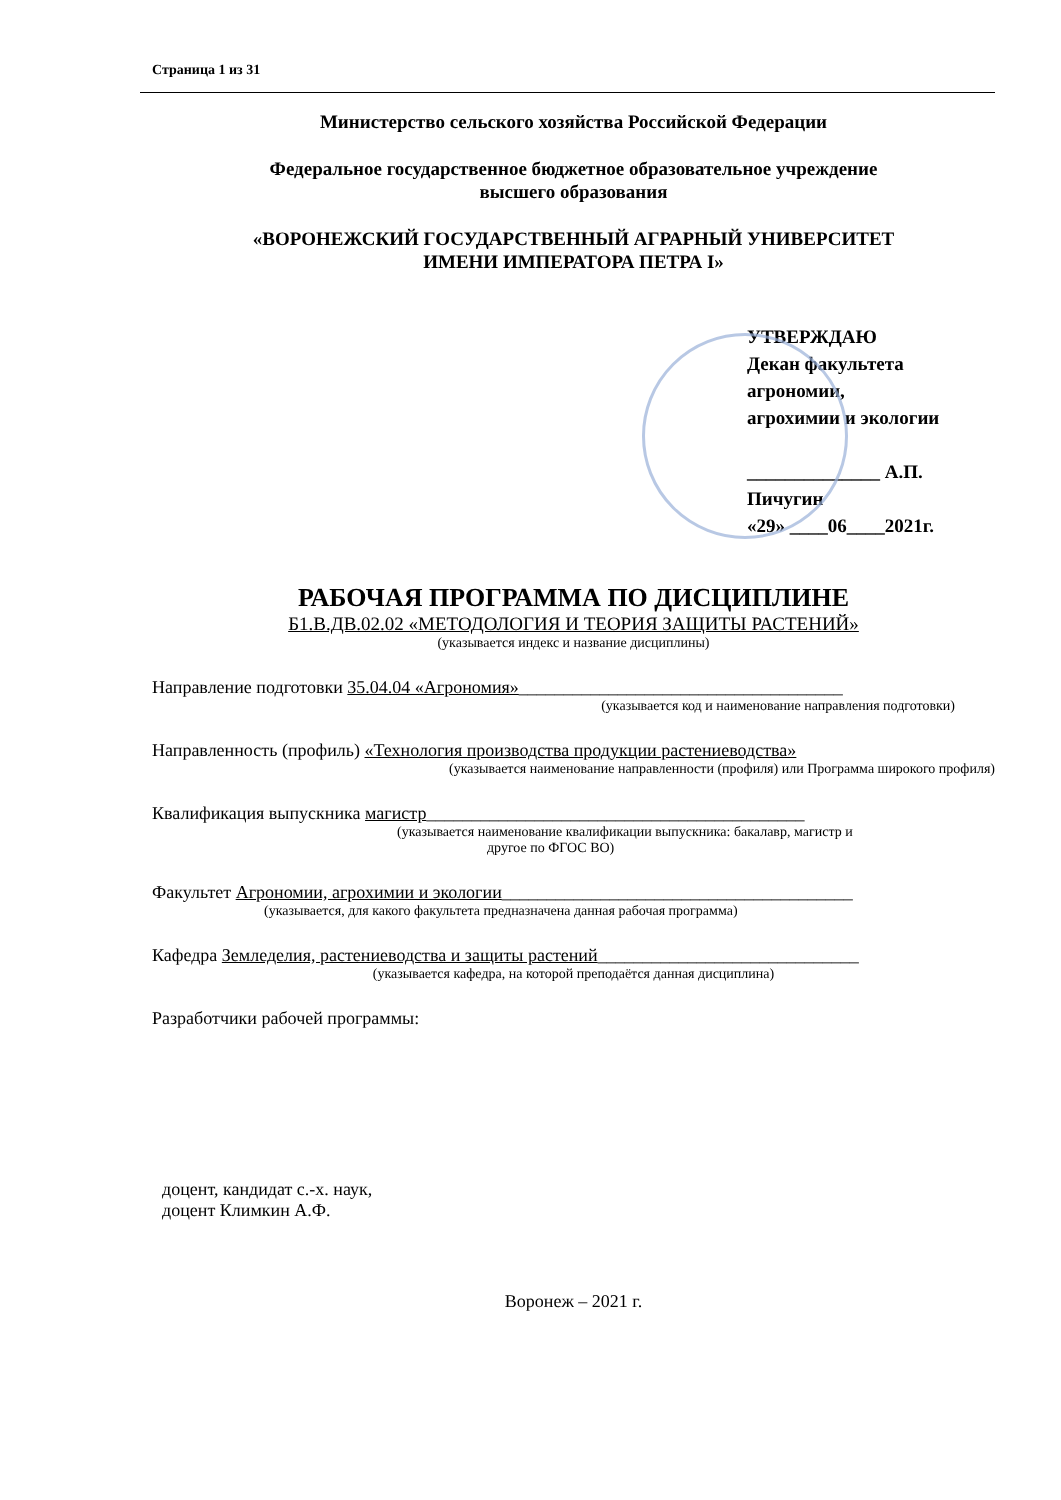Страница 1 из 31
Министерство сельского хозяйства Российской Федерации
Федеральное государственное бюджетное образовательное учреждение
высшего образования
«ВОРОНЕЖСКИЙ ГОСУДАРСТВЕННЫЙ АГРАРНЫЙ УНИВЕРСИТЕТ
ИМЕНИ ИМПЕРАТОРА ПЕТРА I»
УТВЕРЖДАЮ
Декан факультета агрономии,
агрохимии и экологии
______________ А.П. Пичугин
«29» ____06____2021г.
РАБОЧАЯ ПРОГРАММА ПО ДИСЦИПЛИНЕ
Б1.В.ДВ.02.02 «МЕТОДОЛОГИЯ И ТЕОРИЯ ЗАЩИТЫ РАСТЕНИЙ»
(указывается индекс и название дисциплины)
Направление подготовки 35.04.04 «Агрономия»____________________________________
(указывается код и наименование направления подготовки)
Направленность (профиль) «Технология производства продукции растениеводства»
(указывается наименование направленности (профиля) или Программа широкого профиля)
Квалификация выпускника магистр__________________________________________
(указывается наименование квалификации выпускника: бакалавр, магистр и
другое по ФГОС ВО)
Факультет Агрономии, агрохимии и экологии_______________________________________
(указывается, для какого факультета предназначена данная рабочая программа)
Кафедра Земледелия, растениеводства и защиты растений_____________________________
(указывается кафедра, на которой преподаётся данная дисциплина)
Разработчики рабочей программы:
доцент, кандидат с.-х. наук,
доцент Климкин А.Ф.
Воронеж – 2021 г.